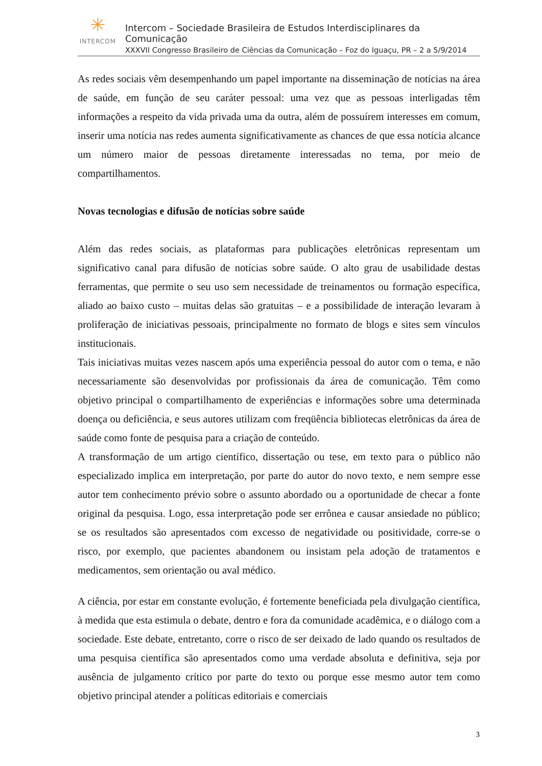✳
INTERCOM
Intercom – Sociedade Brasileira de Estudos Interdisciplinares da Comunicação
XXXVII Congresso Brasileiro de Ciências da Comunicação – Foz do Iguaçu, PR – 2 a 5/9/2014
As redes sociais vêm desempenhando um papel importante na disseminação de notícias na área de saúde, em função de seu caráter pessoal: uma vez que as pessoas interligadas têm informações a respeito da vida privada uma da outra, além de possuírem interesses em comum, inserir uma notícia nas redes aumenta significativamente as chances de que essa notícia alcance um número maior de pessoas diretamente interessadas no tema, por meio de compartilhamentos.
Novas tecnologias e difusão de notícias sobre saúde
Além das redes sociais, as plataformas para publicações eletrônicas representam um significativo canal para difusão de notícias sobre saúde. O alto grau de usabilidade destas ferramentas, que permite o seu uso sem necessidade de treinamentos ou formação específica, aliado ao baixo custo – muitas delas são gratuitas – e a possibilidade de interação levaram à proliferação de iniciativas pessoais, principalmente no formato de blogs e sites sem vínculos institucionais.
Tais iniciativas muitas vezes nascem após uma experiência pessoal do autor com o tema, e não necessariamente são desenvolvidas por profissionais da área de comunicação. Têm como objetivo principal o compartilhamento de experiências e informações sobre uma determinada doença ou deficiência, e seus autores utilizam com freqüência bibliotecas eletrônicas da área de saúde como fonte de pesquisa para a criação de conteúdo.
A transformação de um artigo científico, dissertação ou tese, em texto para o público não especializado implica em interpretação, por parte do autor do novo texto, e nem sempre esse autor tem conhecimento prévio sobre o assunto abordado ou a oportunidade de checar a fonte original da pesquisa. Logo, essa interpretação pode ser errônea e causar ansiedade no público; se os resultados são apresentados com excesso de negatividade ou positividade, corre-se o risco, por exemplo, que pacientes abandonem ou insistam pela adoção de tratamentos e medicamentos, sem orientação ou aval médico.
A ciência, por estar em constante evolução, é fortemente beneficiada pela divulgação científica, à medida que esta estimula o debate, dentro e fora da comunidade acadêmica, e o diálogo com a sociedade. Este debate, entretanto, corre o risco de ser deixado de lado quando os resultados de uma pesquisa científica são apresentados como uma verdade absoluta e definitiva, seja por ausência de julgamento crítico por parte do texto ou porque esse mesmo autor tem como objetivo principal atender a políticas editoriais e comerciais
3